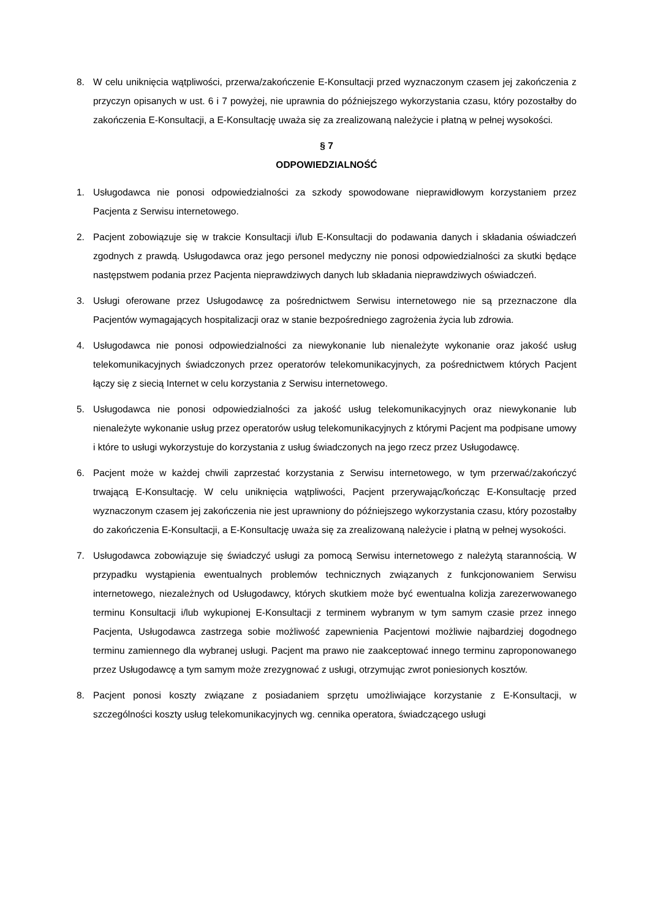8. W celu uniknięcia wątpliwości, przerwa/zakończenie E-Konsultacji przed wyznaczonym czasem jej zakończenia z przyczyn opisanych w ust. 6 i 7 powyżej, nie uprawnia do późniejszego wykorzystania czasu, który pozostałby do zakończenia E-Konsultacji, a E-Konsultację uważa się za zrealizowaną należycie i płatną w pełnej wysokości.
§ 7
ODPOWIEDZIALNOŚĆ
1. Usługodawca nie ponosi odpowiedzialności za szkody spowodowane nieprawidłowym korzystaniem przez Pacjenta z Serwisu internetowego.
2. Pacjent zobowiązuje się w trakcie Konsultacji i/lub E-Konsultacji do podawania danych i składania oświadczeń zgodnych z prawdą. Usługodawca oraz jego personel medyczny nie ponosi odpowiedzialności za skutki będące następstwem podania przez Pacjenta nieprawdziwych danych lub składania nieprawdziwych oświadczeń.
3. Usługi oferowane przez Usługodawcę za pośrednictwem Serwisu internetowego nie są przeznaczone dla Pacjentów wymagających hospitalizacji oraz w stanie bezpośredniego zagrożenia życia lub zdrowia.
4. Usługodawca nie ponosi odpowiedzialności za niewykonanie lub nienależyte wykonanie oraz jakość usług telekomunikacyjnych świadczonych przez operatorów telekomunikacyjnych, za pośrednictwem których Pacjent łączy się z siecią Internet w celu korzystania z Serwisu internetowego.
5. Usługodawca nie ponosi odpowiedzialności za jakość usług telekomunikacyjnych oraz niewykonanie lub nienależyte wykonanie usług przez operatorów usług telekomunikacyjnych z którymi Pacjent ma podpisane umowy i które to usługi wykorzystuje do korzystania z usług świadczonych na jego rzecz przez Usługodawcę.
6. Pacjent może w każdej chwili zaprzestać korzystania z Serwisu internetowego, w tym przerwać/zakończyć trwającą E-Konsultację. W celu uniknięcia wątpliwości, Pacjent przerywając/kończąc E-Konsultację przed wyznaczonym czasem jej zakończenia nie jest uprawniony do późniejszego wykorzystania czasu, który pozostałby do zakończenia E-Konsultacji, a E-Konsultację uważa się za zrealizowaną należycie i płatną w pełnej wysokości.
7. Usługodawca zobowiązuje się świadczyć usługi za pomocą Serwisu internetowego z należytą starannością. W przypadku wystąpienia ewentualnych problemów technicznych związanych z funkcjonowaniem Serwisu internetowego, niezależnych od Usługodawcy, których skutkiem może być ewentualna kolizja zarezerwowanego terminu Konsultacji i/lub wykupionej E-Konsultacji z terminem wybranym w tym samym czasie przez innego Pacjenta, Usługodawca zastrzega sobie możliwość zapewnienia Pacjentowi możliwie najbardziej dogodnego terminu zamiennego dla wybranej usługi. Pacjent ma prawo nie zaakceptować innego terminu zaproponowanego przez Usługodawcę a tym samym może zrezygnować z usługi, otrzymując zwrot poniesionych kosztów.
8. Pacjent ponosi koszty związane z posiadaniem sprzętu umożliwiające korzystanie z E-Konsultacji, w szczególności koszty usług telekomunikacyjnych wg. cennika operatora, świadczącego usługi